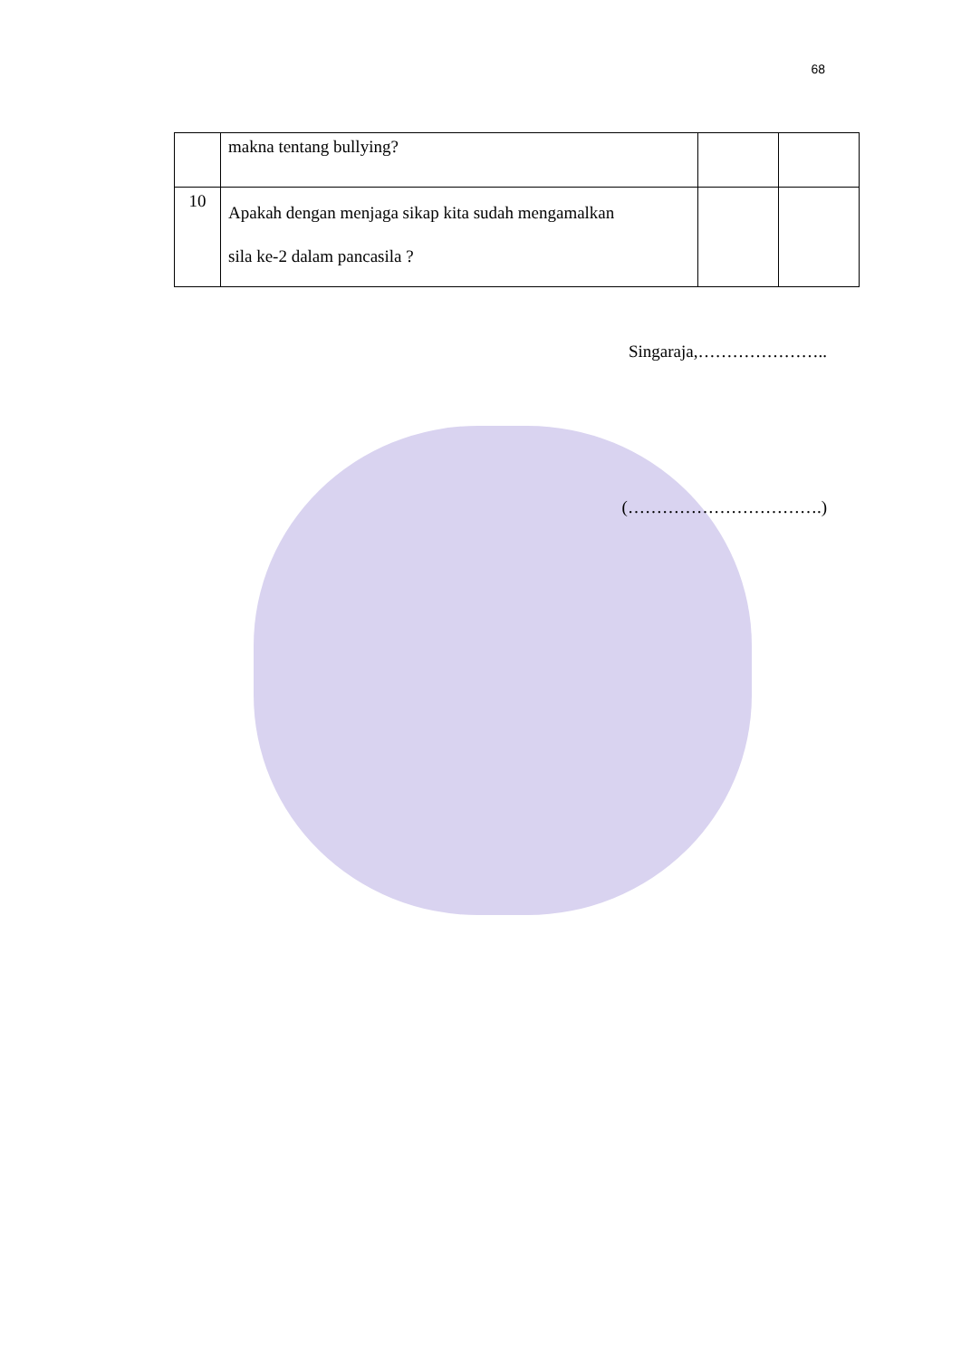68
| | makna tentang bullying? | | |
| 10 | Apakah dengan menjaga sikap kita sudah mengamalkan sila ke-2 dalam pancasila ? | | |
Singaraja,…………………..
(…………………………….)